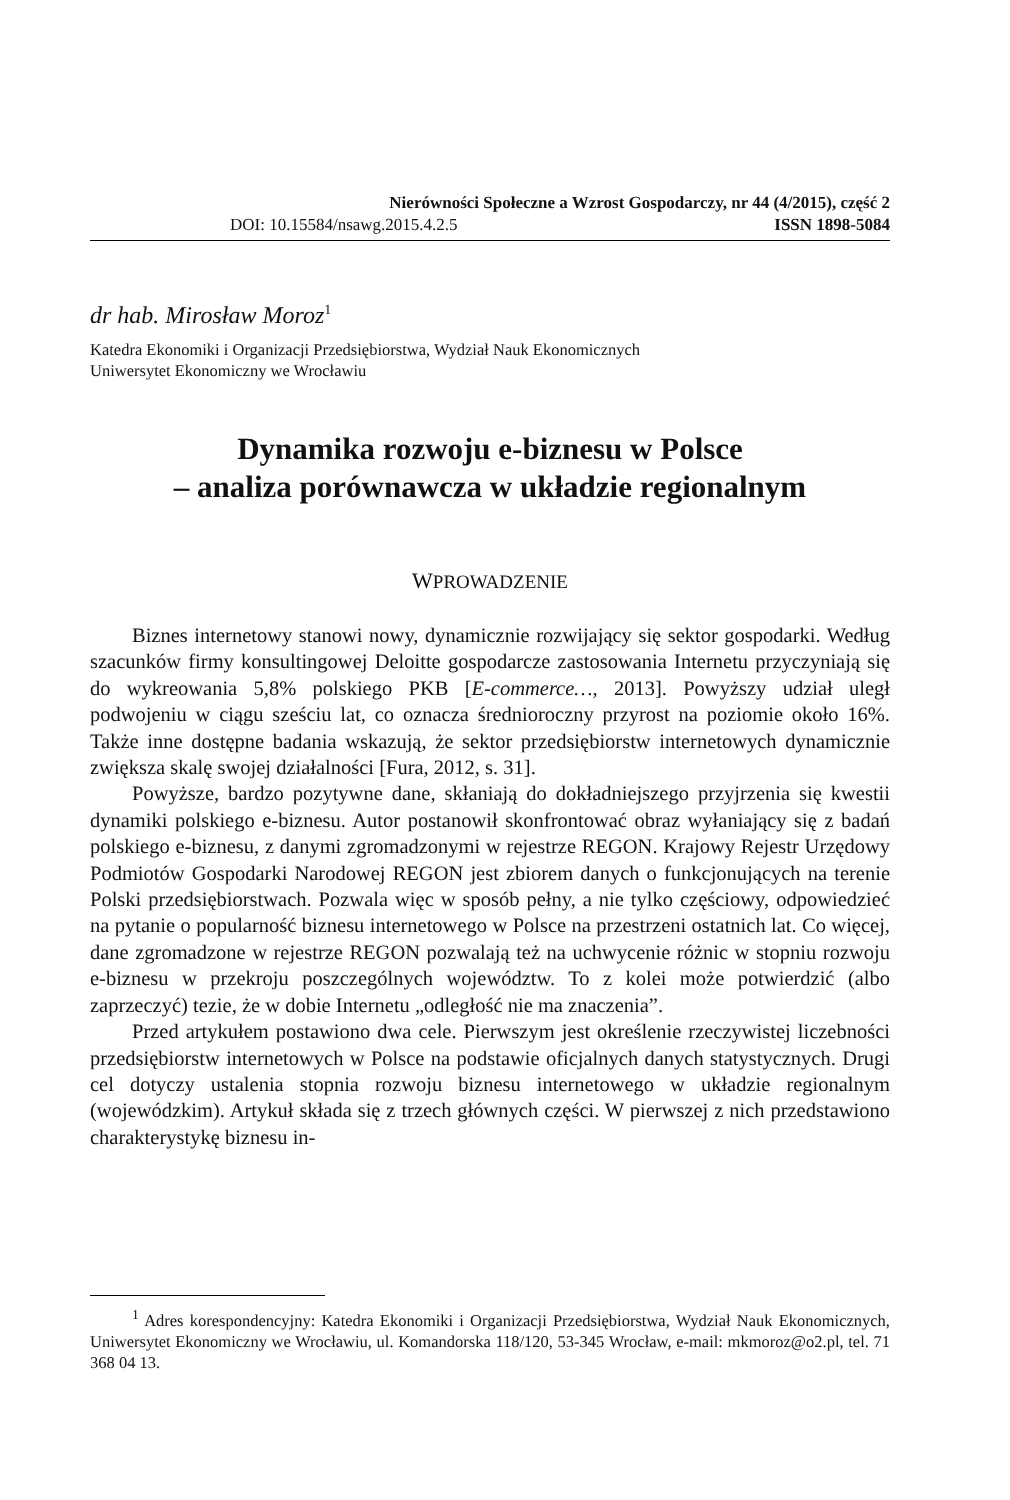Nierówności Społeczne a Wzrost Gospodarczy, nr 44 (4/2015), część 2
DOI: 10.15584/nsawg.2015.4.2.5 ISSN 1898-5084
dr hab. Mirosław Moroz<sup>1</sup>
Katedra Ekonomiki i Organizacji Przedsiębiorstwa, Wydział Nauk Ekonomicznych
Uniwersytet Ekonomiczny we Wrocławiu
Dynamika rozwoju e-biznesu w Polsce
– analiza porównawcza w układzie regionalnym
WPROWADZENIE
Biznes internetowy stanowi nowy, dynamicznie rozwijający się sektor gospodarki. Według szacunków firmy konsultingowej Deloitte gospodarcze zastosowania Internetu przyczyniają się do wykreowania 5,8% polskiego PKB [E-commerce…, 2013]. Powyższy udział uległ podwojeniu w ciągu sześciu lat, co oznacza średnioroczny przyrost na poziomie około 16%. Także inne dostępne badania wskazują, że sektor przedsiębiorstw internetowych dynamicznie zwiększa skalę swojej działalności [Fura, 2012, s. 31].
Powyższe, bardzo pozytywne dane, skłaniają do dokładniejszego przyjrzenia się kwestii dynamiki polskiego e-biznesu. Autor postanowił skonfrontować obraz wyłaniający się z badań polskiego e-biznesu, z danymi zgromadzonymi w rejestrze REGON. Krajowy Rejestr Urzędowy Podmiotów Gospodarki Narodowej REGON jest zbiorem danych o funkcjonujących na terenie Polski przedsiębiorstwach. Pozwala więc w sposób pełny, a nie tylko częściowy, odpowiedzieć na pytanie o popularność biznesu internetowego w Polsce na przestrzeni ostatnich lat. Co więcej, dane zgromadzone w rejestrze REGON pozwalają też na uchwycenie różnic w stopniu rozwoju e-biznesu w przekroju poszczególnych województw. To z kolei może potwierdzić (albo zaprzeczyć) tezie, że w dobie Internetu „odległość nie ma znaczenia”.
Przed artykułem postawiono dwa cele. Pierwszym jest określenie rzeczywistej liczebności przedsiębiorstw internetowych w Polsce na podstawie oficjalnych danych statystycznych. Drugi cel dotyczy ustalenia stopnia rozwoju biznesu internetowego w układzie regionalnym (wojewódzkim). Artykuł składa się z trzech głównych części. W pierwszej z nich przedstawiono charakterystykę biznesu in-
<sup>1</sup> Adres korespondencyjny: Katedra Ekonomiki i Organizacji Przedsiębiorstwa, Wydział Nauk Ekonomicznych, Uniwersytet Ekonomiczny we Wrocławiu, ul. Komandorska 118/120, 53-345 Wrocław, e-mail: mkmoroz@o2.pl, tel. 71 368 04 13.